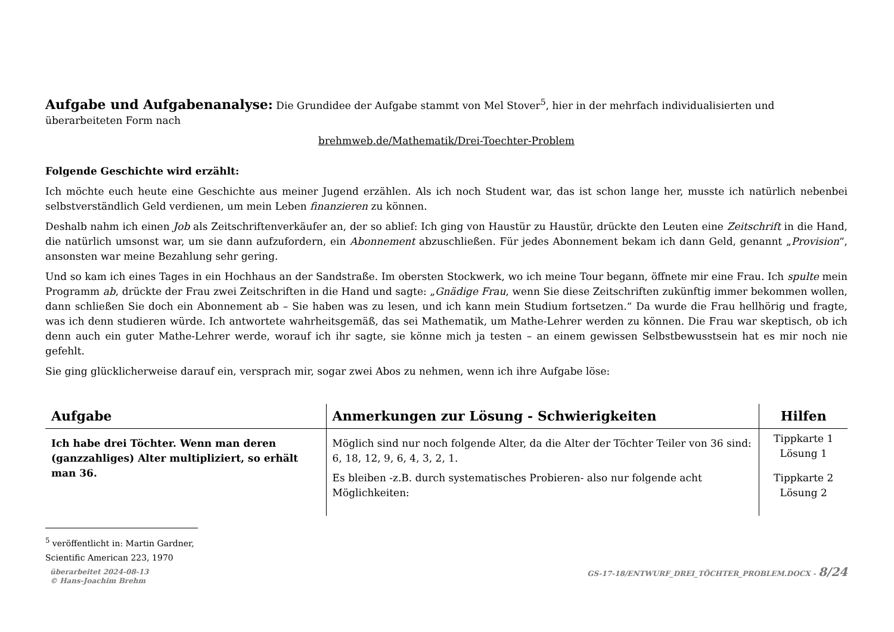Aufgabe und Aufgabenanalyse:
Die Grundidee der Aufgabe stammt von Mel Stover<sup>5</sup>, hier in der mehrfach individualisierten und überarbeiteten Form nach
brehmweb.de/Mathematik/Drei-Toechter-Problem
Folgende Geschichte wird erzählt:
Ich möchte euch heute eine Geschichte aus meiner Jugend erzählen. Als ich noch Student war, das ist schon lange her, musste ich natürlich nebenbei selbstverständlich Geld verdienen, um mein Leben finanzieren zu können.
Deshalb nahm ich einen Job als Zeitschriftenverkäufer an, der so ablief: Ich ging von Haustür zu Haustür, drückte den Leuten eine Zeitschrift in die Hand, die natürlich umsonst war, um sie dann aufzufordern, ein Abonnement abzuschließen. Für jedes Abonnement bekam ich dann Geld, genannt „Provision“, ansonsten war meine Bezahlung sehr gering.
Und so kam ich eines Tages in ein Hochhaus an der Sandstraße. Im obersten Stockwerk, wo ich meine Tour begann, öffnete mir eine Frau. Ich spulte mein Programm ab, drückte der Frau zwei Zeitschriften in die Hand und sagte: „Gnädige Frau, wenn Sie diese Zeitschriften zukünftig immer bekommen wollen, dann schließen Sie doch ein Abonnement ab – Sie haben was zu lesen, und ich kann mein Studium fortsetzen.“ Da wurde die Frau hellhörig und fragte, was ich denn studieren würde. Ich antwortete wahrheitsgemäß, das sei Mathematik, um Mathe-Lehrer werden zu können. Die Frau war skeptisch, ob ich denn auch ein guter Mathe-Lehrer werde, worauf ich ihr sagte, sie könne mich ja testen – an einem gewissen Selbstbewusstsein hat es mir noch nie gefehlt.
Sie ging glücklicherweise darauf ein, versprach mir, sogar zwei Abos zu nehmen, wenn ich ihre Aufgabe löse:
| Aufgabe | Anmerkungen zur Lösung - Schwierigkeiten | Hilfen |
| --- | --- | --- |
| Ich habe drei Töchter. Wenn man deren (ganzzahliges) Alter multipliziert, so erhält man 36. | Möglich sind nur noch folgende Alter, da die Alter der Töchter Teiler von 36 sind: 6, 18, 12, 9, 6, 4, 3, 2, 1. | Tippkarte 1 Lösung 1 |
| | Es bleiben -z.B. durch systematisches Probieren- also nur folgende acht Möglichkeiten: | Tippkarte 2 Lösung 2 |
<sup>5</sup> veröffentlicht in: Martin Gardner, Scientific American 223, 1970
überarbeitet 2024-08-13
© Hans-Joachim Brehm
GS-17-18/ENTWURF_DREI_TÖCHTER_PROBLEM.DOCX - 8/24